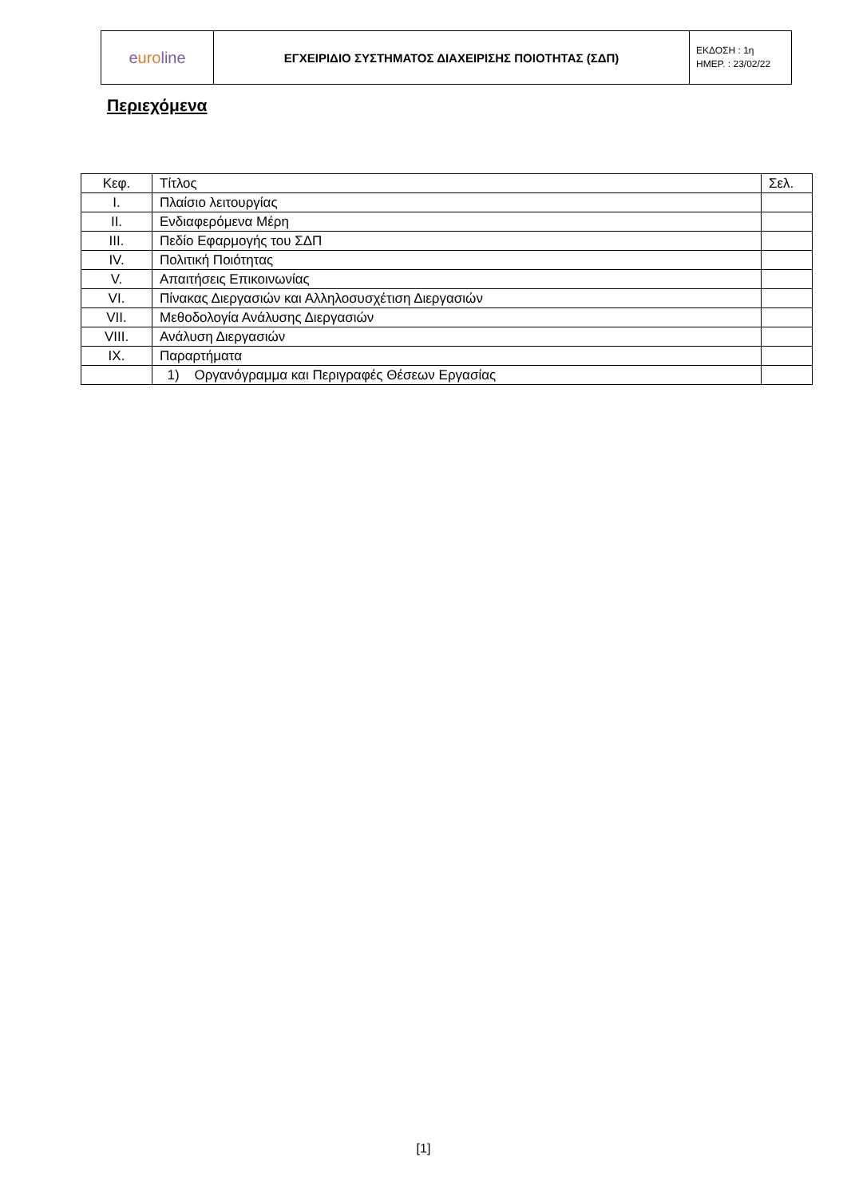| e uro line | ΕΓΧΕΙΡΙΔΙΟ ΣΥΣΤΗΜΑΤΟΣ ΔΙΑΧΕΙΡΙΣΗΣ ΠΟΙΟΤΗΤΑΣ (ΣΔΠ) | ΕΚΔΟΣΗ : 1η ΗΜΕΡ. : 23/02/22 |
Περιεχόμενα
| Κεφ. | Τίτλος | Σελ. |
| I. | Πλαίσιο λειτουργίας | |
| II. | Ενδιαφερόμενα Μέρη | |
| III. | Πεδίο Εφαρμογής του ΣΔΠ | |
| IV. | Πολιτική Ποιότητας | |
| V. | Απαιτήσεις Επικοινωνίας | |
| VI. | Πίνακας Διεργασιών και Αλληλοσυσχέτιση Διεργασιών | |
| VII. | Μεθοδολογία Ανάλυσης Διεργασιών | |
| VIII. | Ανάλυση Διεργασιών | |
| IX. | Παραρτήματα | |
| | 1) Οργανόγραμμα και Περιγραφές Θέσεων Εργασίας | |
[1]